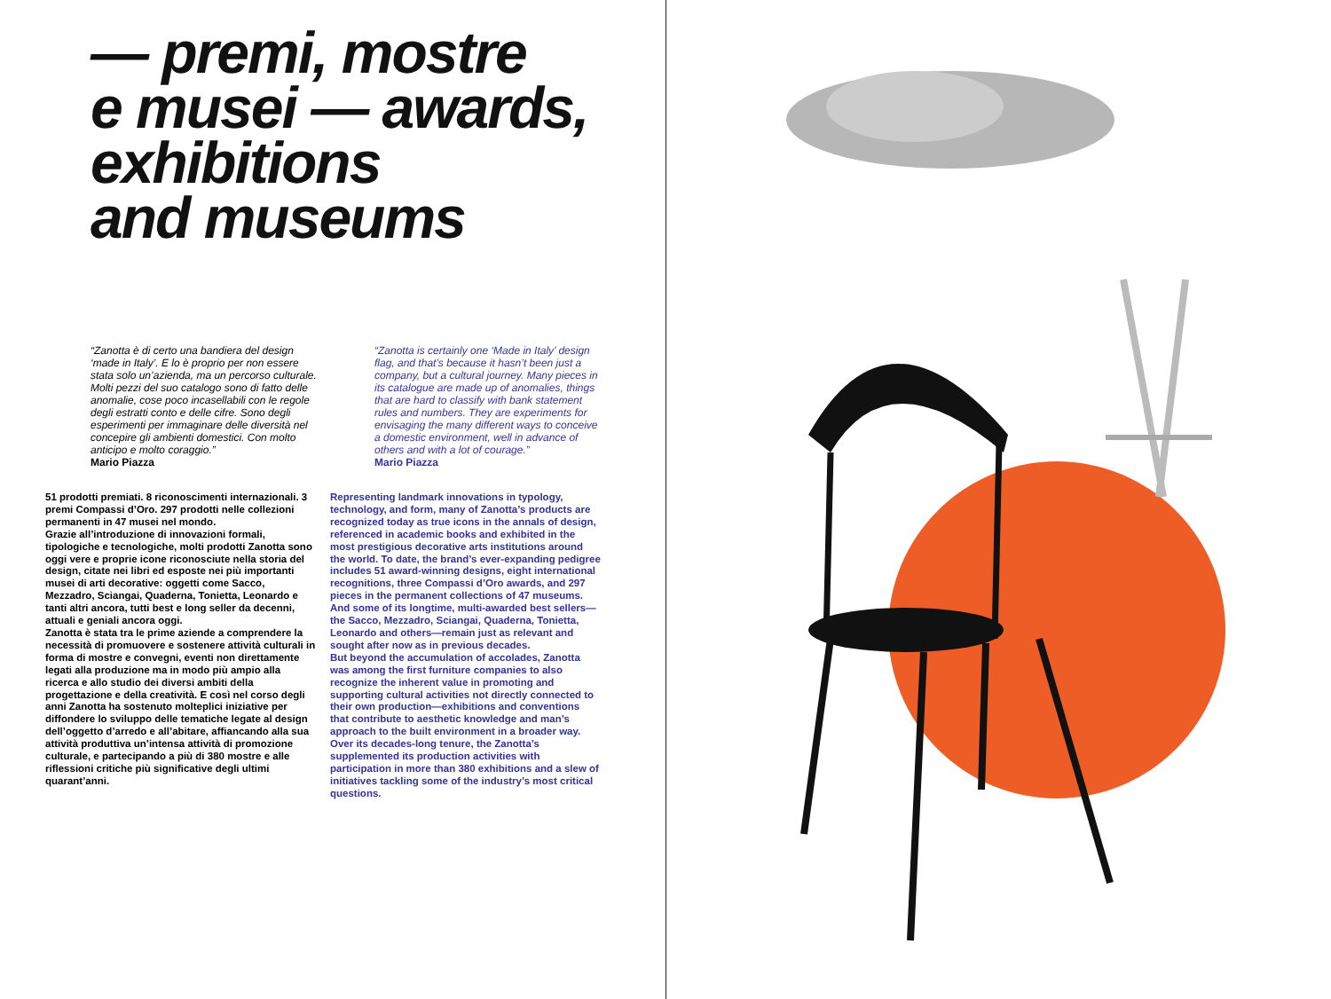— premi, mostre
e musei — awards,
exhibitions
and museums
“Zanotta è di certo una bandiera del design ‘made in Italy’. E lo è proprio per non essere stata solo un’azienda, ma un percorso culturale. Molti pezzi del suo catalogo sono di fatto delle anomalie, cose poco incasellabili con le regole degli estratti conto e delle cifre. Sono degli esperimenti per immaginare delle diversità nel concepire gli ambienti domestici. Con molto anticipo e molto coraggio.”
Mario Piazza
“Zanotta is certainly one ‘Made in Italy’ design flag, and that’s because it hasn’t been just a company, but a cultural journey. Many pieces in its catalogue are made up of anomalies, things that are hard to classify with bank statement rules and numbers. They are experiments for envisaging the many different ways to conceive a domestic environment, well in advance of others and with a lot of courage.”
Mario Piazza
51 prodotti premiati. 8 riconoscimenti internazionali. 3 premi Compassi d’Oro. 297 prodotti nelle collezioni permanenti in 47 musei nel mondo.
Grazie all’introduzione di innovazioni formali, tipologiche e tecnologiche, molti prodotti Zanotta sono oggi vere e proprie icone riconosciute nella storia del design, citate nei libri ed esposte nei più importanti musei di arti decorative: oggetti come Sacco, Mezzadro, Sciangai, Quaderna, Tonietta, Leonardo e tanti altri ancora, tutti best e long seller da decenni, attuali e geniali ancora oggi.
Zanotta è stata tra le prime aziende a comprendere la necessità di promuovere e sostenere attività culturali in forma di mostre e convegni, eventi non direttamente legati alla produzione ma in modo più ampio alla ricerca e allo studio dei diversi ambiti della progettazione e della creatività. E così nel corso degli anni Zanotta ha sostenuto molteplici iniziative per diffondere lo sviluppo delle tematiche legate al design dell’oggetto d’arredo e all’abitare, affiancando alla sua attività produttiva un’intensa attività di promozione culturale, e partecipando a più di 380 mostre e alle riflessioni critiche più significative degli ultimi quarant’anni.
Representing landmark innovations in typology, technology, and form, many of Zanotta’s products are recognized today as true icons in the annals of design, referenced in academic books and exhibited in the most prestigious decorative arts institutions around the world. To date, the brand’s ever-expanding pedigree includes 51 award-winning designs, eight international recognitions, three Compassi d’Oro awards, and 297 pieces in the permanent collections of 47 museums. And some of its longtime, multi-awarded best sellers—the Sacco, Mezzadro, Sciangai, Quaderna, Tonietta, Leonardo and others—remain just as relevant and sought after now as in previous decades.
But beyond the accumulation of accolades, Zanotta was among the first furniture companies to also recognize the inherent value in promoting and supporting cultural activities not directly connected to their own production—exhibitions and conventions that contribute to aesthetic knowledge and man’s approach to the built environment in a broader way. Over its decades-long tenure, the Zanotta’s supplemented its production activities with participation in more than 380 exhibitions and a slew of initiatives tackling some of the industry’s most critical questions.